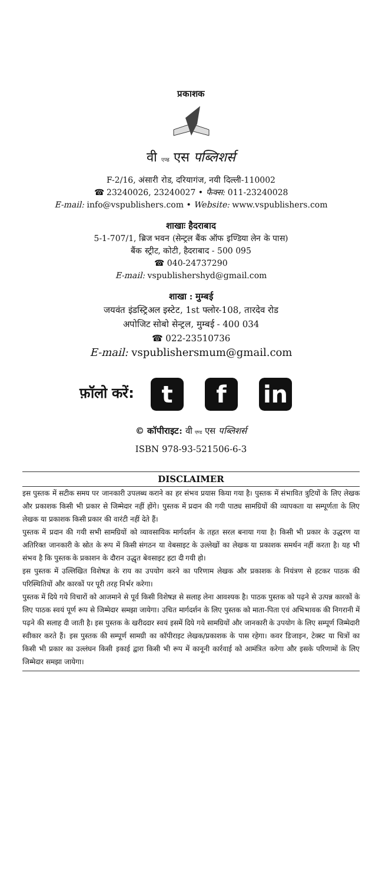प्रकाशक
वी एण्ड एस पब्लिशर्स
F-2/16, अंसारी रोड, दरियागंज, नयी दिल्ली-110002
☎ 23240026, 23240027 • फैक्स: 011-23240028
E-mail: info@vspublishers.com • Website: www.vspublishers.com
शाखाः हैदराबाद
5-1-707/1, ब्रिज भवन (सेन्ट्रल बैंक ऑफ इण्डिया लेन के पास)
बैंक स्ट्रीट, कोटी, हैदराबाद - 500 095
☎ 040-24737290
E-mail: vspublishershyd@gmail.com
शाखा : मुम्बई
जयवंत इंडस्ट्रिअल इस्टेट, 1st फ्लोर-108, तारदेव रोड
अपोजिट सोबो सेन्ट्रल, मुम्बई - 400 034
☎ 022-23510736
E-mail: vspublishersmum@gmail.com
फ़ॉलो करें: t f in
© कॉपीराइट: वी एण्ड एस पब्लिशर्स
ISBN 978-93-521506-6-3
DISCLAIMER
इस पुस्तक में सटीक समय पर जानकारी उपलब्ध कराने का हर संभव प्रयास किया गया है। पुस्तक में संभावित त्रुटियों के लिए लेखक और प्रकाशक किसी भी प्रकार से जिम्मेदार नहीं होंगे। पुस्तक में प्रदान की गयी पाठ्य सामग्रियों की व्यापकता या सम्पूर्णता के लिए लेखक या प्रकाशक किसी प्रकार की वारंटी नहीं देते हैं।
पुस्तक में प्रदान की गयी सभी सामग्रियों को व्यावसायिक मार्गदर्शन के तहत सरल बनाया गया है। किसी भी प्रकार के उद्धरण या अतिरिक्त जानकारी के स्रोत के रूप में किसी संगठन या वेबसाइट के उल्लेखों का लेखक या प्रकाशक समर्थन नहीं करता है। यह भी संभव है कि पुस्तक के प्रकाशन के दौरान उद्धृत बेवसाइट हटा दी गयी हो।
इस पुस्तक में उल्लिखित विशेषज्ञ के राय का उपयोग करने का परिणाम लेखक और प्रकाशक के नियंत्रण से हटकर पाठक की परिस्थितियों और कारकों पर पूरी तरह निर्भर करेगा।
पुस्तक में दिये गये विचारों को आजमाने से पूर्व किसी विशेषज्ञ से सलाह लेना आवश्यक है। पाठक पुस्तक को पढ़ने से उत्पन्न कारकों के लिए पाठक स्वयं पूर्ण रूप से जिम्मेदार समझा जायेगा। उचित मार्गदर्शन के लिए पुस्तक को माता-पिता एवं अभिभावक की निगरानी में पढ़ने की सलाह दी जाती है। इस पुस्तक के खरीददार स्वयं इसमें दिये गये सामग्रियों और जानकारी के उपयोग के लिए सम्पूर्ण जिम्मेदारी स्वीकार करते हैं। इस पुस्तक की सम्पूर्ण सामग्री का कॉपीराइट लेखक/प्रकाशक के पास रहेगा। कवर डिजाइन, टेक्स्ट या चित्रों का किसी भी प्रकार का उल्लंघन किसी इकाई द्वारा किसी भी रूप में कानूनी कार्रवाई को आमंत्रित करेगा और इसके परिणामों के लिए जिम्मेदार समझा जायेगा।